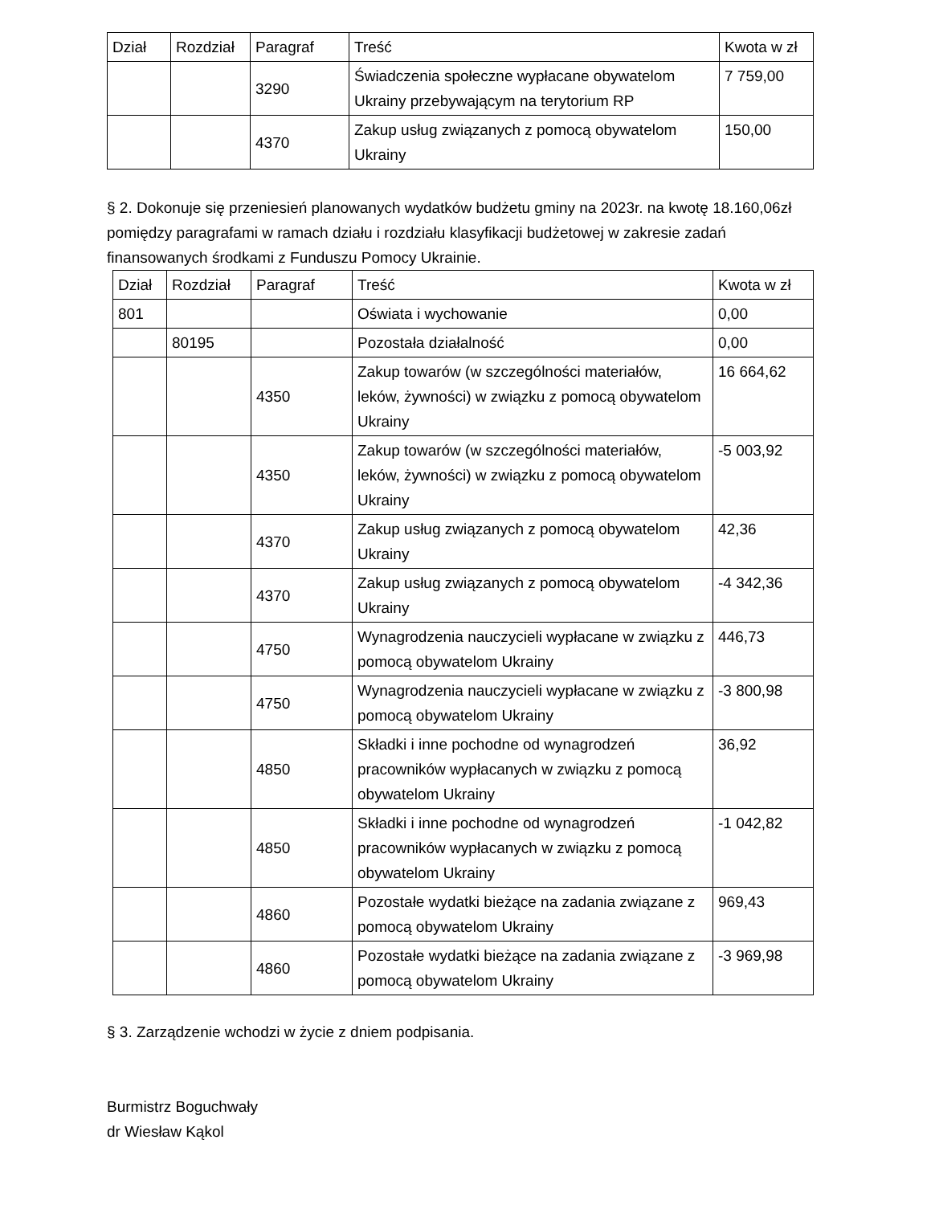| Dział | Rozdział | Paragraf | Treść | Kwota w zł |
| --- | --- | --- | --- | --- |
| | | 3290 | Świadczenia społeczne wypłacane obywatelom Ukrainy przebywającym na terytorium RP | 7 759,00 |
| | | 4370 | Zakup usług związanych z pomocą obywatelom Ukrainy | 150,00 |
§ 2. Dokonuje się przeniesień planowanych wydatków budżetu gminy na 2023r. na kwotę 18.160,06zł pomiędzy paragrafami w ramach działu i rozdziału klasyfikacji budżetowej w zakresie zadań finansowanych środkami z Funduszu Pomocy Ukrainie.
| Dział | Rozdział | Paragraf | Treść | Kwota w zł |
| --- | --- | --- | --- | --- |
| 801 | | | Oświata i wychowanie | 0,00 |
| | 80195 | | Pozostała działalność | 0,00 |
| | | 4350 | Zakup towarów (w szczególności materiałów, leków, żywności) w związku z pomocą obywatelom Ukrainy | 16 664,62 |
| | | 4350 | Zakup towarów (w szczególności materiałów, leków, żywności) w związku z pomocą obywatelom Ukrainy | -5 003,92 |
| | | 4370 | Zakup usług związanych z pomocą obywatelom Ukrainy | 42,36 |
| | | 4370 | Zakup usług związanych z pomocą obywatelom Ukrainy | -4 342,36 |
| | | 4750 | Wynagrodzenia nauczycieli wypłacane w związku z pomocą obywatelom Ukrainy | 446,73 |
| | | 4750 | Wynagrodzenia nauczycieli wypłacane w związku z pomocą obywatelom Ukrainy | -3 800,98 |
| | | 4850 | Składki i inne pochodne od wynagrodzeń pracowników wypłacanych w związku z pomocą obywatelom Ukrainy | 36,92 |
| | | 4850 | Składki i inne pochodne od wynagrodzeń pracowników wypłacanych w związku z pomocą obywatelom Ukrainy | -1 042,82 |
| | | 4860 | Pozostałe wydatki bieżące na zadania związane z pomocą obywatelom Ukrainy | 969,43 |
| | | 4860 | Pozostałe wydatki bieżące na zadania związane z pomocą obywatelom Ukrainy | -3 969,98 |
§ 3. Zarządzenie wchodzi w życie z dniem podpisania.
Burmistrz Boguchwały
dr Wiesław Kąkol